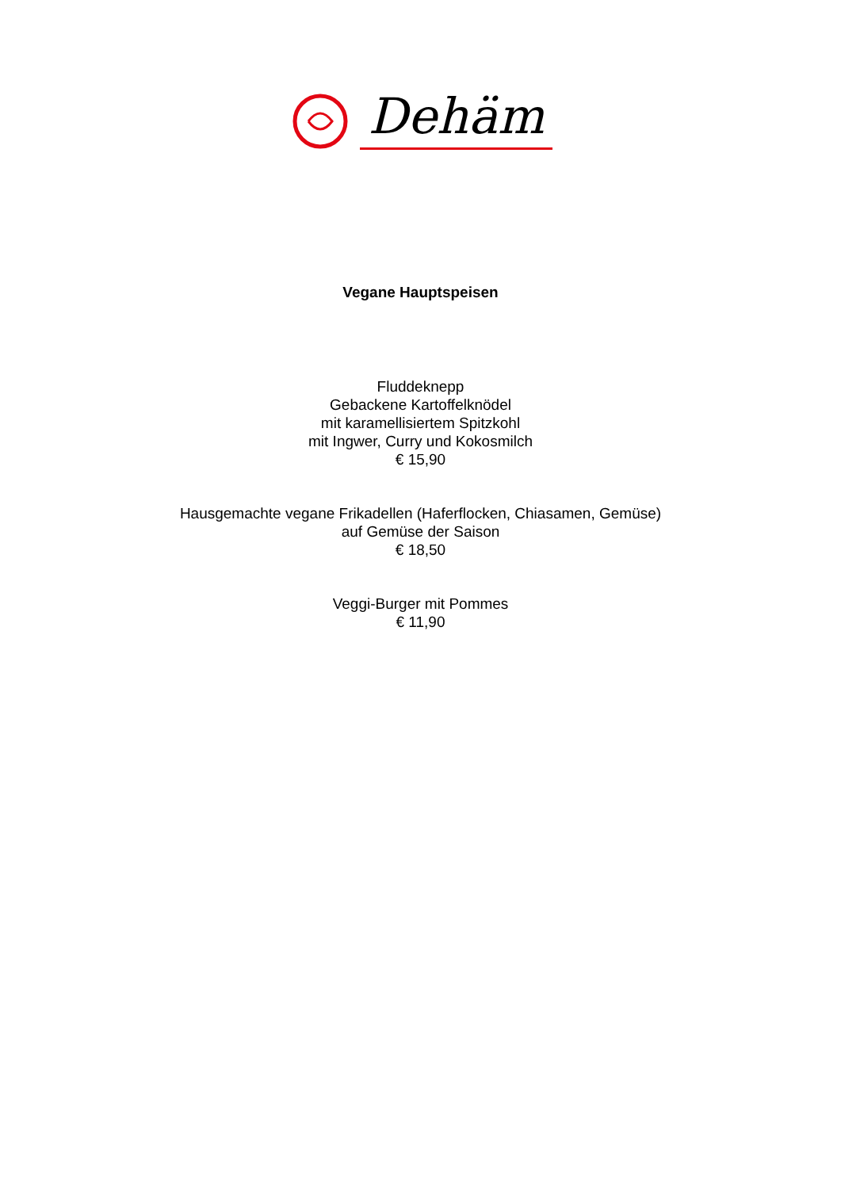Dehäm
Vegane Hauptspeisen
Fluddeknepp
Gebackene Kartoffelknödel
mit karamellisiertem Spitzkohl
mit Ingwer, Curry und Kokosmilch
€ 15,90
Hausgemachte vegane Frikadellen (Haferflocken, Chiasamen, Gemüse)
auf Gemüse der Saison
€ 18,50
Veggi-Burger mit Pommes
€ 11,90